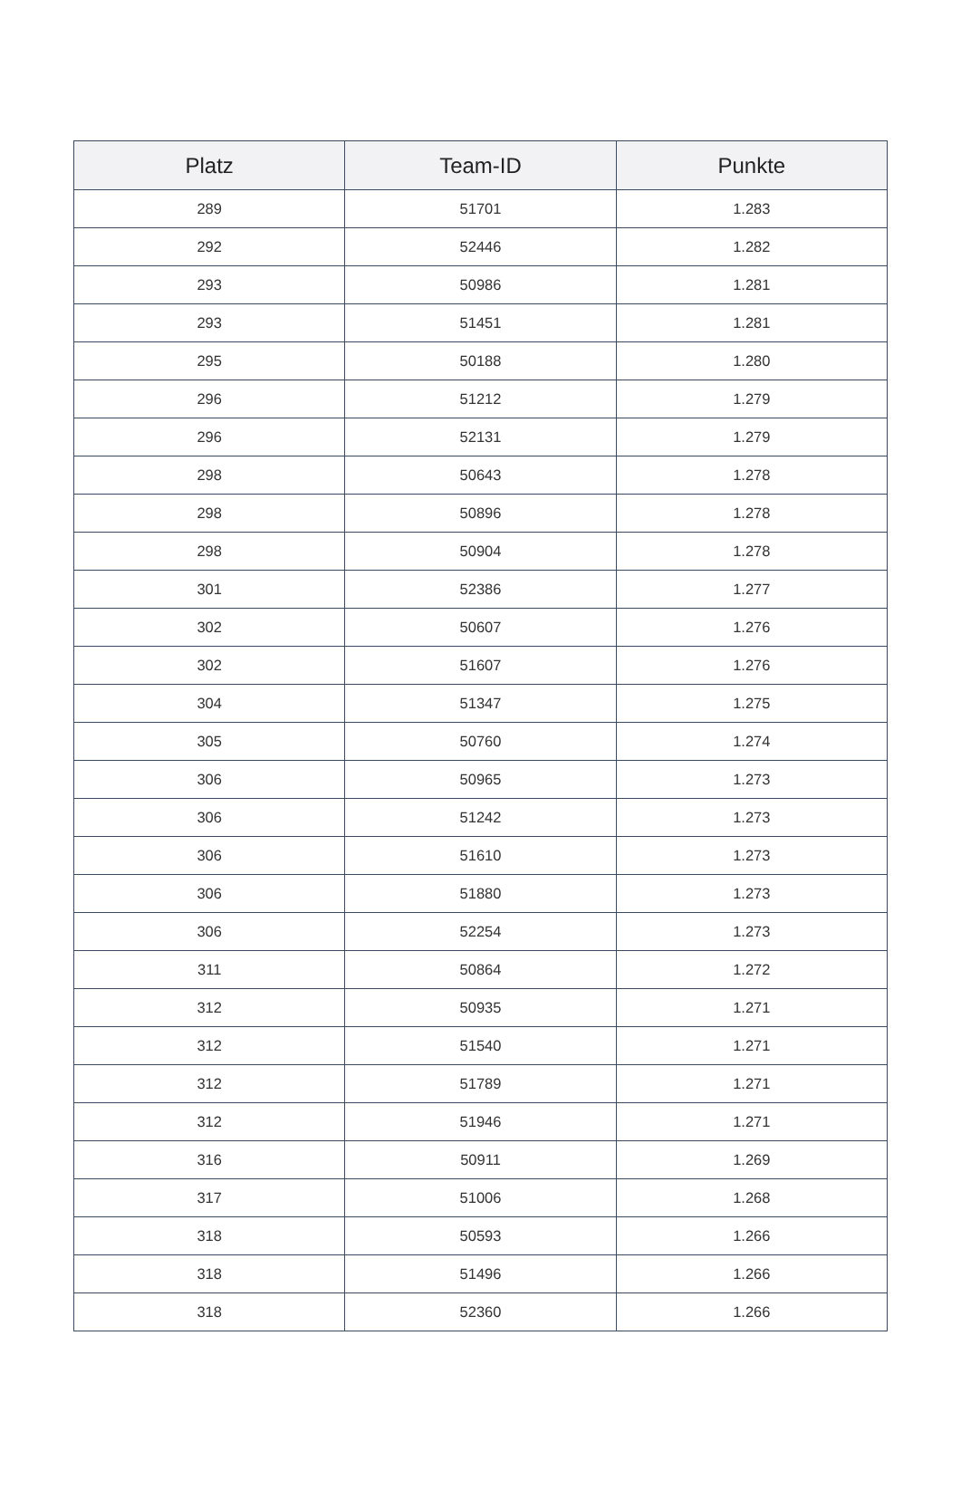| Platz | Team-ID | Punkte |
| --- | --- | --- |
| 289 | 51701 | 1.283 |
| 292 | 52446 | 1.282 |
| 293 | 50986 | 1.281 |
| 293 | 51451 | 1.281 |
| 295 | 50188 | 1.280 |
| 296 | 51212 | 1.279 |
| 296 | 52131 | 1.279 |
| 298 | 50643 | 1.278 |
| 298 | 50896 | 1.278 |
| 298 | 50904 | 1.278 |
| 301 | 52386 | 1.277 |
| 302 | 50607 | 1.276 |
| 302 | 51607 | 1.276 |
| 304 | 51347 | 1.275 |
| 305 | 50760 | 1.274 |
| 306 | 50965 | 1.273 |
| 306 | 51242 | 1.273 |
| 306 | 51610 | 1.273 |
| 306 | 51880 | 1.273 |
| 306 | 52254 | 1.273 |
| 311 | 50864 | 1.272 |
| 312 | 50935 | 1.271 |
| 312 | 51540 | 1.271 |
| 312 | 51789 | 1.271 |
| 312 | 51946 | 1.271 |
| 316 | 50911 | 1.269 |
| 317 | 51006 | 1.268 |
| 318 | 50593 | 1.266 |
| 318 | 51496 | 1.266 |
| 318 | 52360 | 1.266 |